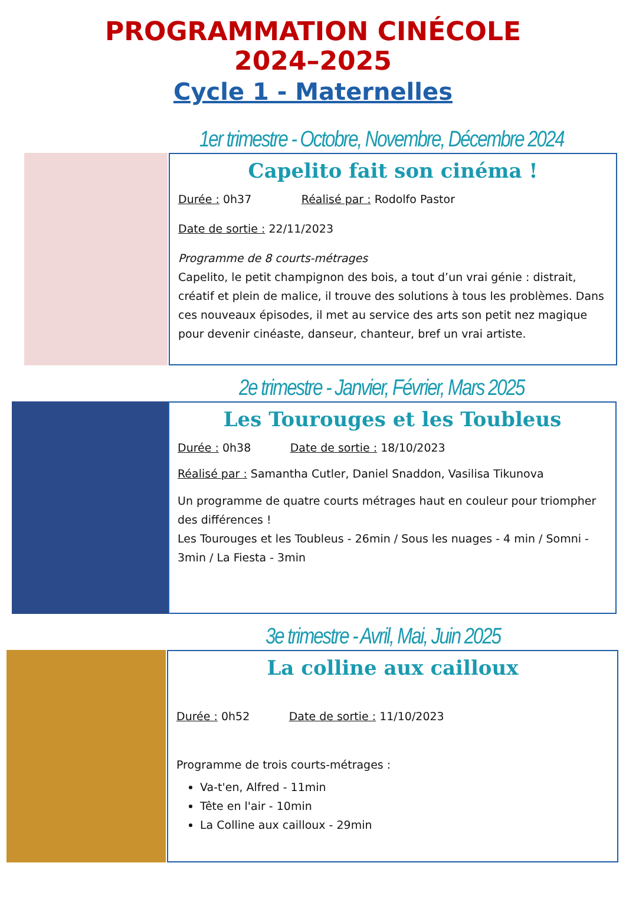PROGRAMMATION CINÉCOLE
2024–2025
Cycle 1 - Maternelles
1er trimestre - Octobre, Novembre, Décembre 2024
Capelito fait son cinéma !
Durée : 0h37 Réalisé par : Rodolfo Pastor
Date de sortie : 22/11/2023
Programme de 8 courts-métrages
Capelito, le petit champignon des bois, a tout d’un vrai génie : distrait, créatif et plein de malice, il trouve des solutions à tous les problèmes. Dans ces nouveaux épisodes, il met au service des arts son petit nez magique pour devenir cinéaste, danseur, chanteur, bref un vrai artiste.
2e trimestre - Janvier, Février, Mars 2025
Les Tourouges et les Toubleus
Durée : 0h38 Date de sortie : 18/10/2023
Réalisé par : Samantha Cutler, Daniel Snaddon, Vasilisa Tikunova
Un programme de quatre courts métrages haut en couleur pour triompher des différences !
Les Tourouges et les Toubleus - 26min / Sous les nuages - 4 min / Somni - 3min / La Fiesta - 3min
3e trimestre - Avril, Mai, Juin 2025
La colline aux cailloux
Durée : 0h52 Date de sortie : 11/10/2023
Programme de trois courts-métrages :
Va-t'en, Alfred - 11min
Tête en l'air - 10min
La Colline aux cailloux - 29min